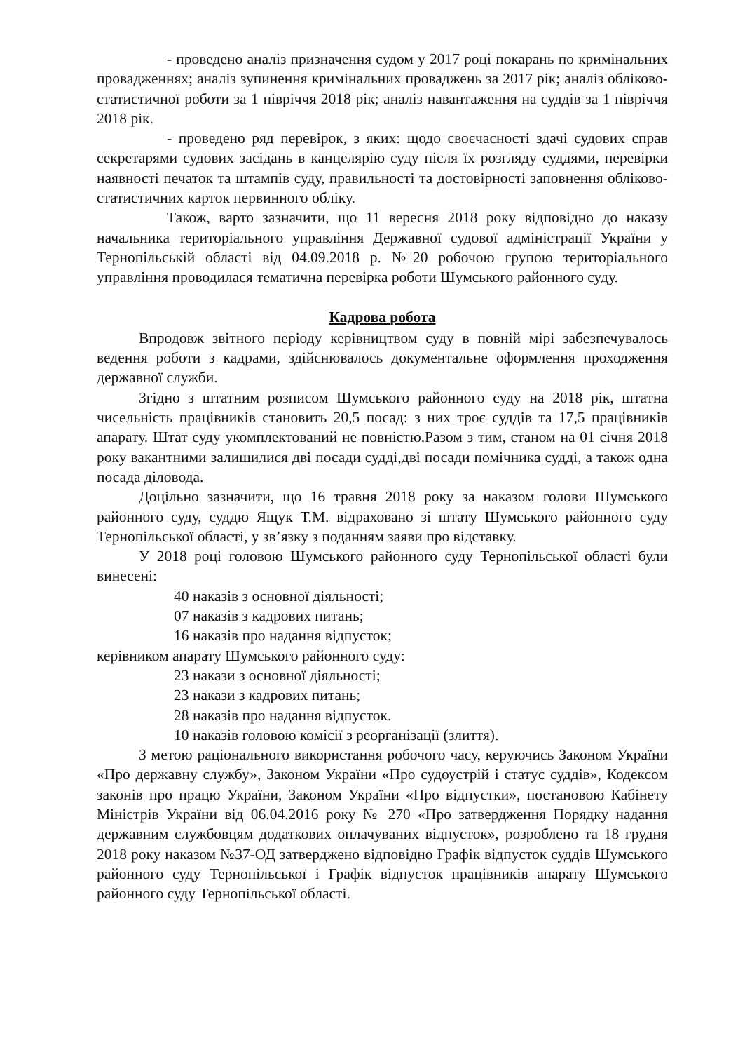- проведено аналіз призначення судом у 2017 році покарань по кримінальних провадженнях; аналіз зупинення кримінальних проваджень за 2017 рік; аналіз обліково-статистичної роботи за 1 півріччя 2018 рік; аналіз навантаження на суддів за 1 півріччя 2018 рік.
- проведено ряд перевірок, з яких: щодо своєчасності здачі судових справ секретарями судових засідань в канцелярію суду після їх розгляду суддями, перевірки наявності печаток та штампів суду, правильності та достовірності заповнення обліково-статистичних карток первинного обліку.
Також, варто зазначити, що 11 вересня 2018 року відповідно до наказу начальника територіального управління Державної судової адміністрації України у Тернопільській області від 04.09.2018 р. №20 робочою групою територіального управління проводилася тематична перевірка роботи Шумського районного суду.
Кадрова робота
Впродовж звітного періоду керівництвом суду в повній мірі забезпечувалось ведення роботи з кадрами, здійснювалось документальне оформлення проходження державної служби.
Згідно з штатним розписом Шумського районного суду на 2018 рік, штатна чисельність працівників становить 20,5 посад: з них троє суддів та 17,5 працівників апарату. Штат суду укомплектований не повністю.Разом з тим, станом на 01 січня 2018 року вакантними залишилися дві посади судді,дві посади помічника судді, а також одна посада діловода.
Доцільно зазначити, що 16 травня 2018 року за наказом голови Шумського районного суду, суддю Ящук Т.М. відраховано зі штату Шумського районного суду Тернопільської області, у зв’язку з поданням заяви про відставку.
У 2018 році головою Шумського районного суду Тернопільської області були винесені:
40 наказів з основної діяльності;
07 наказів з кадрових питань;
16 наказів про надання відпусток;
керівником апарату Шумського районного суду:
23 накази з основної діяльності;
23 накази з кадрових питань;
28 наказів про надання відпусток.
10 наказів головою комісії з реорганізації (злиття).
З метою раціонального використання робочого часу, керуючись Законом України «Про державну службу», Законом України «Про судоустрій і статус суддів», Кодексом законів про працю України, Законом України «Про відпустки», постановою Кабінету Міністрів України від 06.04.2016 року № 270 «Про затвердження Порядку надання державним службовцям додаткових оплачуваних відпусток», розроблено та 18 грудня 2018 року наказом №37-ОД затверджено відповідно Графік відпусток суддів Шумського районного суду Тернопільської і Графік відпусток працівників апарату Шумського районного суду Тернопільської області.